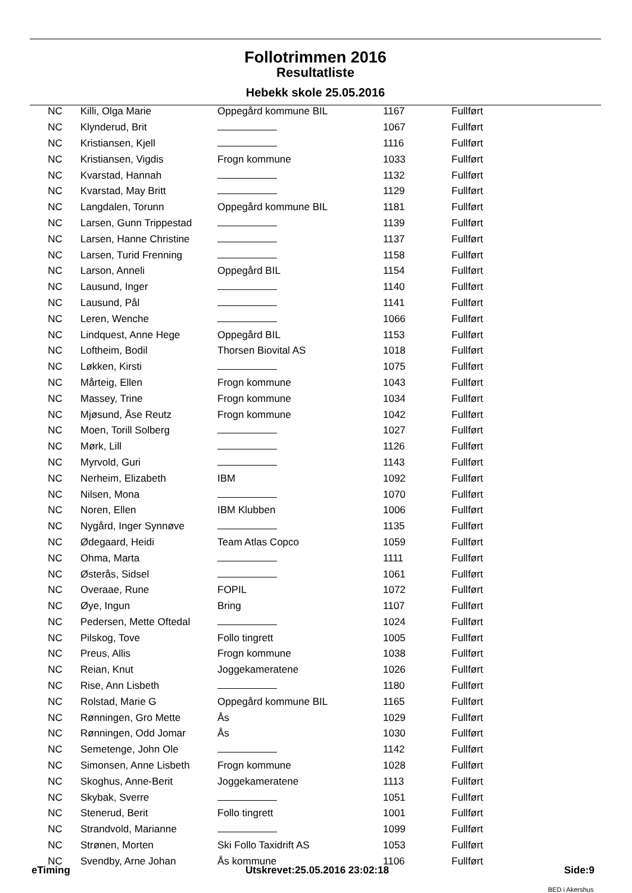Follotrimmen 2016
Resultatliste
Hebekk skole 25.05.2016
| NC | Killi, Olga Marie | Oppegård kommune BIL | 1167 | Fullført |
| NC | Klynderud, Brit | | 1067 | Fullført |
| NC | Kristiansen, Kjell | | 1116 | Fullført |
| NC | Kristiansen, Vigdis | Frogn kommune | 1033 | Fullført |
| NC | Kvarstad, Hannah | | 1132 | Fullført |
| NC | Kvarstad, May Britt | | 1129 | Fullført |
| NC | Langdalen, Torunn | Oppegård kommune BIL | 1181 | Fullført |
| NC | Larsen, Gunn Trippestad | | 1139 | Fullført |
| NC | Larsen, Hanne Christine | | 1137 | Fullført |
| NC | Larsen, Turid Frenning | | 1158 | Fullført |
| NC | Larson, Anneli | Oppegård BIL | 1154 | Fullført |
| NC | Lausund, Inger | | 1140 | Fullført |
| NC | Lausund, Pål | | 1141 | Fullført |
| NC | Leren, Wenche | | 1066 | Fullført |
| NC | Lindquest, Anne Hege | Oppegård BIL | 1153 | Fullført |
| NC | Loftheim, Bodil | Thorsen Biovital AS | 1018 | Fullført |
| NC | Løkken, Kirsti | | 1075 | Fullført |
| NC | Mårteig, Ellen | Frogn kommune | 1043 | Fullført |
| NC | Massey, Trine | Frogn kommune | 1034 | Fullført |
| NC | Mjøsund, Åse Reutz | Frogn kommune | 1042 | Fullført |
| NC | Moen, Torill Solberg | | 1027 | Fullført |
| NC | Mørk, Lill | | 1126 | Fullført |
| NC | Myrvold, Guri | | 1143 | Fullført |
| NC | Nerheim, Elizabeth | IBM | 1092 | Fullført |
| NC | Nilsen, Mona | | 1070 | Fullført |
| NC | Noren, Ellen | IBM Klubben | 1006 | Fullført |
| NC | Nygård, Inger Synnøve | | 1135 | Fullført |
| NC | Ødegaard, Heidi | Team Atlas Copco | 1059 | Fullført |
| NC | Ohma, Marta | | 1111 | Fullført |
| NC | Østerås, Sidsel | | 1061 | Fullført |
| NC | Overaae, Rune | FOPIL | 1072 | Fullført |
| NC | Øye, Ingun | Bring | 1107 | Fullført |
| NC | Pedersen, Mette Oftedal | | 1024 | Fullført |
| NC | Pilskog, Tove | Follo tingrett | 1005 | Fullført |
| NC | Preus, Allis | Frogn kommune | 1038 | Fullført |
| NC | Reian, Knut | Joggekameratene | 1026 | Fullført |
| NC | Rise, Ann Lisbeth | | 1180 | Fullført |
| NC | Rolstad, Marie G | Oppegård kommune BIL | 1165 | Fullført |
| NC | Rønningen, Gro Mette | Ås | 1029 | Fullført |
| NC | Rønningen, Odd Jomar | Ås | 1030 | Fullført |
| NC | Semetenge, John Ole | | 1142 | Fullført |
| NC | Simonsen, Anne Lisbeth | Frogn kommune | 1028 | Fullført |
| NC | Skoghus, Anne-Berit | Joggekameratene | 1113 | Fullført |
| NC | Skybak, Sverre | | 1051 | Fullført |
| NC | Stenerud, Berit | Follo tingrett | 1001 | Fullført |
| NC | Strandvold, Marianne | | 1099 | Fullført |
| NC | Strønen, Morten | Ski Follo Taxidrift AS | 1053 | Fullført |
| NC | Svendby, Arne Johan | Ås kommune | 1106 | Fullført |
eTiming Utskrevet:25.05.2016 23:02:18 Side:9
BED i Akershus